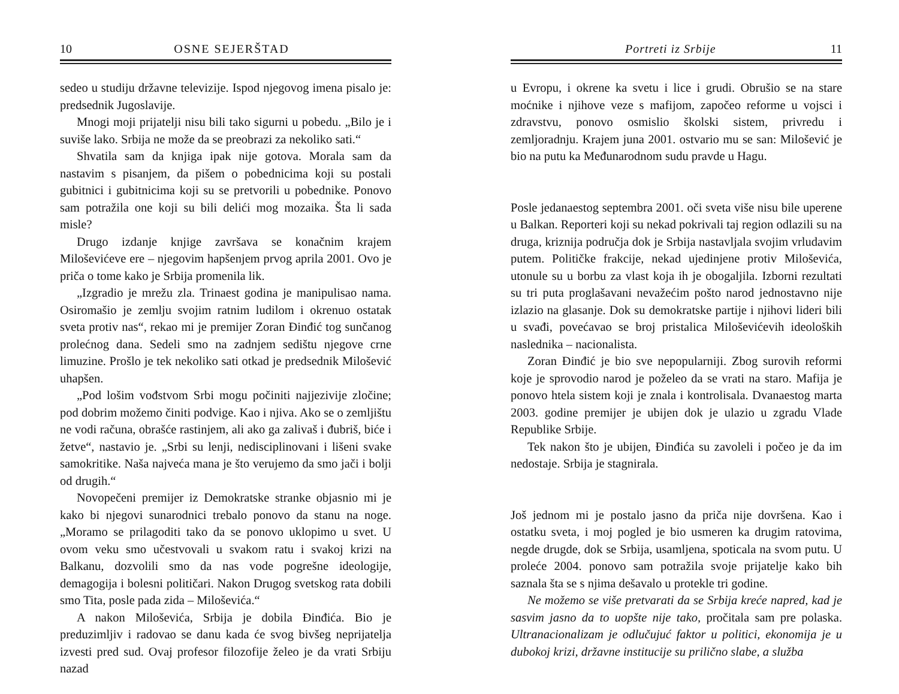10 OSNE SEJERŠTAD
sedeo u studiju državne televizije. Ispod njegovog imena pisalo je: predsednik Jugoslavije.
Mnogi moji prijatelji nisu bili tako sigurni u pobedu. „Bilo je i suviše lako. Srbija ne može da se preobrazi za nekoliko sati.“
Shvatila sam da knjiga ipak nije gotova. Morala sam da nastavim s pisanjem, da pišem o pobednicima koji su postali gubitnici i gubitnicima koji su se pretvorili u pobednike. Ponovo sam potražila one koji su bili delići mog mozaika. Šta li sada misle?
Drugo izdanje knjige završava se konačnim krajem Miloševićeve ere – njegovim hapšenjem prvog aprila 2001. Ovo je priča o tome kako je Srbija promenila lik.
„Izgradio je mrežu zla. Trinaest godina je manipulisao nama. Osiromašio je zemlju svojim ratnim ludilom i okrenuo ostatak sveta protiv nas“, rekao mi je premijer Zoran Đinđić tog sunčanog prolećnog dana. Sedeli smo na zadnjem sedištu njegove crne limuzine. Prošlo je tek nekoliko sati otkad je predsednik Milošević uhapšen.
„Pod lošim vođstvom Srbi mogu počiniti najjezivije zločine; pod dobrim možemo činiti podvige. Kao i njiva. Ako se o zemljištu ne vodi računa, obrašće rastinjem, ali ako ga zalivaš i đubriš, biće i žetve“, nastavio je. „Srbi su lenji, nedisciplinovani i lišeni svake samokritike. Naša najveća mana je što verujemo da smo jači i bolji od drugih.“
Novopečeni premijer iz Demokratske stranke objasnio mi je kako bi njegovi sunarodnici trebalo ponovo da stanu na noge. „Moramo se prilagoditi tako da se ponovo uklopimo u svet. U ovom veku smo učestvovali u svakom ratu i svakoj krizi na Balkanu, dozvolili smo da nas vode pogrešne ideologije, demagogija i bolesni političari. Nakon Drugog svetskog rata dobili smo Tita, posle pada zida – Miloševića.“
A nakon Miloševića, Srbija je dobila Đinđića. Bio je preduzimljiv i radovao se danu kada će svog bivšeg neprijatelja izvesti pred sud. Ovaj profesor filozofije želeo je da vrati Srbiju nazad
Portreti iz Srbije 11
u Evropu, i okrene ka svetu i lice i grudi. Obrušio se na stare moćnike i njihove veze s mafijom, započeo reforme u vojsci i zdravstvu, ponovo osmislio školski sistem, privredu i zemljoradnju. Krajem juna 2001. ostvario mu se san: Milošević je bio na putu ka Međunarodnom sudu pravde u Hagu.
Posle jedanaestog septembra 2001. oči sveta više nisu bile uperene u Balkan. Reporteri koji su nekad pokrivali taj region odlazili su na druga, kriznija područja dok je Srbija nastavljala svojim vrludavim putem. Političke frakcije, nekad ujedinjene protiv Miloševića, utonule su u borbu za vlast koja ih je obogaljila. Izborni rezultati su tri puta proglašavani nevažećim pošto narod jednostavno nije izlazio na glasanje. Dok su demokratske partije i njihovi lideri bili u svađi, povećavao se broj pristalica Miloševićevih ideoloških naslednika – nacionalista.
Zoran Đinđić je bio sve nepopularniji. Zbog surovih reformi koje je sprovodio narod je poželeo da se vrati na staro. Mafija je ponovo htela sistem koji je znala i kontrolisala. Dvanaestog marta 2003. godine premijer je ubijen dok je ulazio u zgradu Vlade Republike Srbije.
Tek nakon što je ubijen, Đinđića su zavoleli i počeo je da im nedostaje. Srbija je stagnirala.
Još jednom mi je postalo jasno da priča nije dovršena. Kao i ostatku sveta, i moj pogled je bio usmeren ka drugim ratovima, negde drugde, dok se Srbija, usamljena, spoticala na svom putu. U proleće 2004. ponovo sam potražila svoje prijatelje kako bih saznala šta se s njima dešavalo u protekle tri godine.
Ne možemo se više pretvarati da se Srbija kreće napred, kad je sasvim jasno da to uopšte nije tako, pročitala sam pre polaska. Ultranacionalizam je odlučujuć faktor u politici, ekonomija je u dubokoj krizi, državne institucije su prilično slabe, a služba